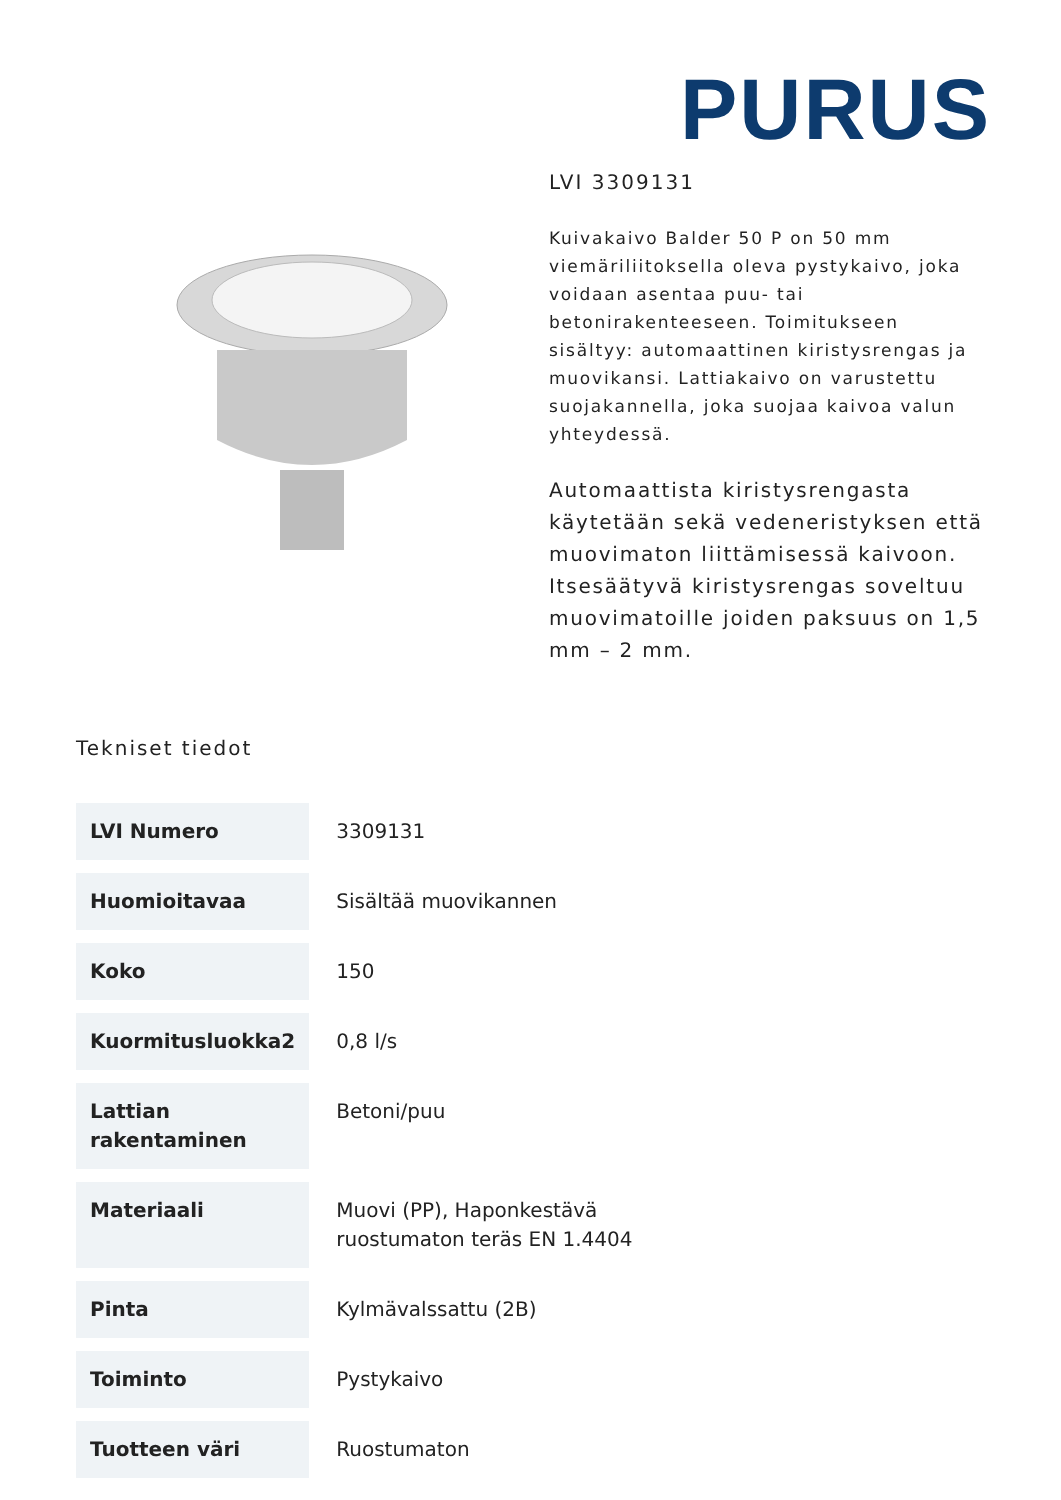PURUS
LVI 3309131
Kuivakaivo Balder 50 P on 50 mm viemäriliitoksella oleva pystykaivo, joka voidaan asentaa puu- tai betonirakenteeseen. Toimitukseen sisältyy: automaattinen kiristysrengas ja muovikansi. Lattiakaivo on varustettu suojakannella, joka suojaa kaivoa valun yhteydessä.
Automaattista kiristysrengasta käytetään sekä vedeneristyksen että muovimaton liittämisessä kaivoon. Itsesäätyvä kiristysrengas soveltuu muovimatoille joiden paksuus on 1,5 mm – 2 mm.
Tekniset tiedot
| LVI Numero | 3309131 |
| Huomioitavaa | Sisältää muovikannen |
| Koko | 150 |
| Kuormitusluokka2 | 0,8 l/s |
| Lattian rakentaminen | Betoni/puu |
| Materiaali | Muovi (PP), Haponkestävä ruostumaton teräs EN 1.4404 |
| Pinta | Kylmävalssattu (2B) |
| Toiminto | Pystykaivo |
| Tuotteen väri | Ruostumaton |